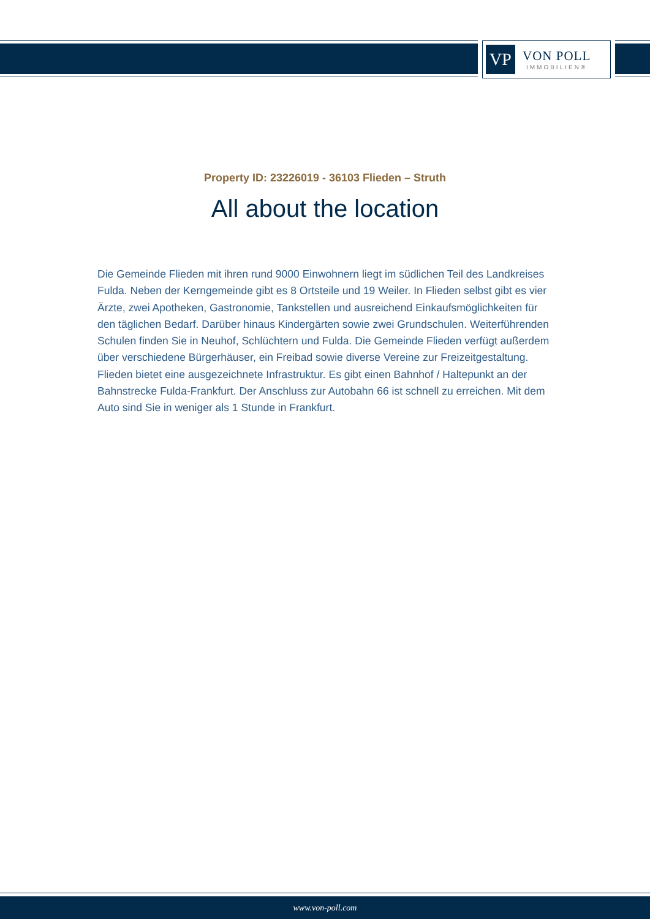VP
VON POLL
IMMOBILIEN®
Property ID: 23226019 - 36103 Flieden – Struth
All about the location
Die Gemeinde Flieden mit ihren rund 9000 Einwohnern liegt im südlichen Teil des Landkreises Fulda. Neben der Kerngemeinde gibt es 8 Ortsteile und 19 Weiler. In Flieden selbst gibt es vier Ärzte, zwei Apotheken, Gastronomie, Tankstellen und ausreichend Einkaufsmöglichkeiten für den täglichen Bedarf. Darüber hinaus Kindergärten sowie zwei Grundschulen. Weiterführenden Schulen finden Sie in Neuhof, Schlüchtern und Fulda. Die Gemeinde Flieden verfügt außerdem über verschiedene Bürgerhäuser, ein Freibad sowie diverse Vereine zur Freizeitgestaltung. Flieden bietet eine ausgezeichnete Infrastruktur. Es gibt einen Bahnhof / Haltepunkt an der Bahnstrecke Fulda-Frankfurt. Der Anschluss zur Autobahn 66 ist schnell zu erreichen. Mit dem Auto sind Sie in weniger als 1 Stunde in Frankfurt.
www.von-poll.com